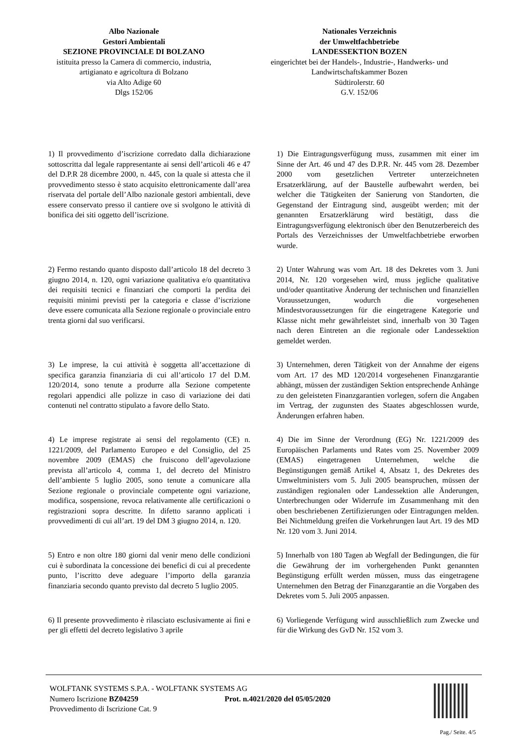Albo Nazionale
Gestori Ambientali
SEZIONE PROVINCIALE DI BOLZANO
istituita presso la Camera di commercio, industria, artigianato e agricoltura di Bolzano
via Alto Adige 60
Dlgs 152/06
Nationales Verzeichnis
der Umweltfachbetriebe
LANDESSEKTION BOZEN
eingerichtet bei der Handels-, Industrie-, Handwerks- und Landwirtschaftskammer Bozen
Südtirolerstr. 60
G.V. 152/06
1) Il provvedimento d’iscrizione corredato dalla dichiarazione sottoscritta dal legale rappresentante ai sensi dell’articoli 46 e 47 del D.P.R 28 dicembre 2000, n. 445, con la quale si attesta che il provvedimento stesso è stato acquisito elettronicamente dall’area riservata del portale dell’Albo nazionale gestori ambientali, deve essere conservato presso il cantiere ove si svolgono le attività di bonifica dei siti oggetto dell’iscrizione.
1) Die Eintragungsverfügung muss, zusammen mit einer im Sinne der Art. 46 und 47 des D.P.R. Nr. 445 vom 28. Dezember 2000 vom gesetzlichen Vertreter unterzeichneten Ersatzerklärung, auf der Baustelle aufbewahrt werden, bei welcher die Tätigkeiten der Sanierung von Standorten, die Gegenstand der Eintragung sind, ausgeübt werden; mit der genannten Ersatzerklärung wird bestätigt, dass die Eintragungsverfügung elektronisch über den Benutzerbereich des Portals des Verzeichnisses der Umweltfachbetriebe erworben wurde.
2) Fermo restando quanto disposto dall’articolo 18 del decreto 3 giugno 2014, n. 120, ogni variazione qualitativa e/o quantitativa dei requisiti tecnici e finanziari che comporti la perdita dei requisiti minimi previsti per la categoria e classe d’iscrizione deve essere comunicata alla Sezione regionale o provinciale entro trenta giorni dal suo verificarsi.
2) Unter Wahrung was vom Art. 18 des Dekretes vom 3. Juni 2014, Nr. 120 vorgesehen wird, muss jegliche qualitative und/oder quantitative Änderung der technischen und finanziellen Voraussetzungen, wodurch die vorgesehenen Mindestvoraussetzungen für die eingetragene Kategorie und Klasse nicht mehr gewährleistet sind, innerhalb von 30 Tagen nach deren Eintreten an die regionale oder Landessektion gemeldet werden.
3) Le imprese, la cui attività è soggetta all’accettazione di specifica garanzia finanziaria di cui all’articolo 17 del D.M. 120/2014, sono tenute a produrre alla Sezione competente regolari appendici alle polizze in caso di variazione dei dati contenuti nel contratto stipulato a favore dello Stato.
3) Unternehmen, deren Tätigkeit von der Annahme der eigens vom Art. 17 des MD 120/2014 vorgesehenen Finanzgarantie abhängt, müssen der zuständigen Sektion entsprechende Anhänge zu den geleisteten Finanzgarantien vorlegen, sofern die Angaben im Vertrag, der zugunsten des Staates abgeschlossen wurde, Änderungen erfahren haben.
4) Le imprese registrate ai sensi del regolamento (CE) n. 1221/2009, del Parlamento Europeo e del Consiglio, del 25 novembre 2009 (EMAS) che fruiscono dell’agevolazione prevista all’articolo 4, comma 1, del decreto del Ministro dell’ambiente 5 luglio 2005, sono tenute a comunicare alla Sezione regionale o provinciale competente ogni variazione, modifica, sospensione, revoca relativamente alle certificazioni o registrazioni sopra descritte. In difetto saranno applicati i provvedimenti di cui all’art. 19 del DM 3 giugno 2014, n. 120.
4) Die im Sinne der Verordnung (EG) Nr. 1221/2009 des Europäischen Parlaments und Rates vom 25. November 2009 (EMAS) eingetragenen Unternehmen, welche die Begünstigungen gemäß Artikel 4, Absatz 1, des Dekretes des Umweltministers vom 5. Juli 2005 beanspruchen, müssen der zuständigen regionalen oder Landessektion alle Änderungen, Unterbrechungen oder Widerrufe im Zusammenhang mit den oben beschriebenen Zertifizierungen oder Eintragungen melden. Bei Nichtmeldung greifen die Vorkehrungen laut Art. 19 des MD Nr. 120 vom 3. Juni 2014.
5) Entro e non oltre 180 giorni dal venir meno delle condizioni cui è subordinata la concessione dei benefici di cui al precedente punto, l’iscritto deve adeguare l’importo della garanzia finanziaria secondo quanto previsto dal decreto 5 luglio 2005.
5) Innerhalb von 180 Tagen ab Wegfall der Bedingungen, die für die Gewährung der im vorhergehenden Punkt genannten Begünstigung erfüllt werden müssen, muss das eingetragene Unternehmen den Betrag der Finanzgarantie an die Vorgaben des Dekretes vom 5. Juli 2005 anpassen.
6) Il presente provvedimento è rilasciato esclusivamente ai fini e per gli effetti del decreto legislativo 3 aprile
6) Vorliegende Verfügung wird ausschließlich zum Zwecke und für die Wirkung des GvD Nr. 152 vom 3.
WOLFTANK SYSTEMS S.P.A. - WOLFTANK SYSTEMS AG
Numero Iscrizione BZ04259 Prot. n.4021/2020 del 05/05/2020
Provvedimento di Iscrizione Cat. 9
Pag./ Seite. 4/5